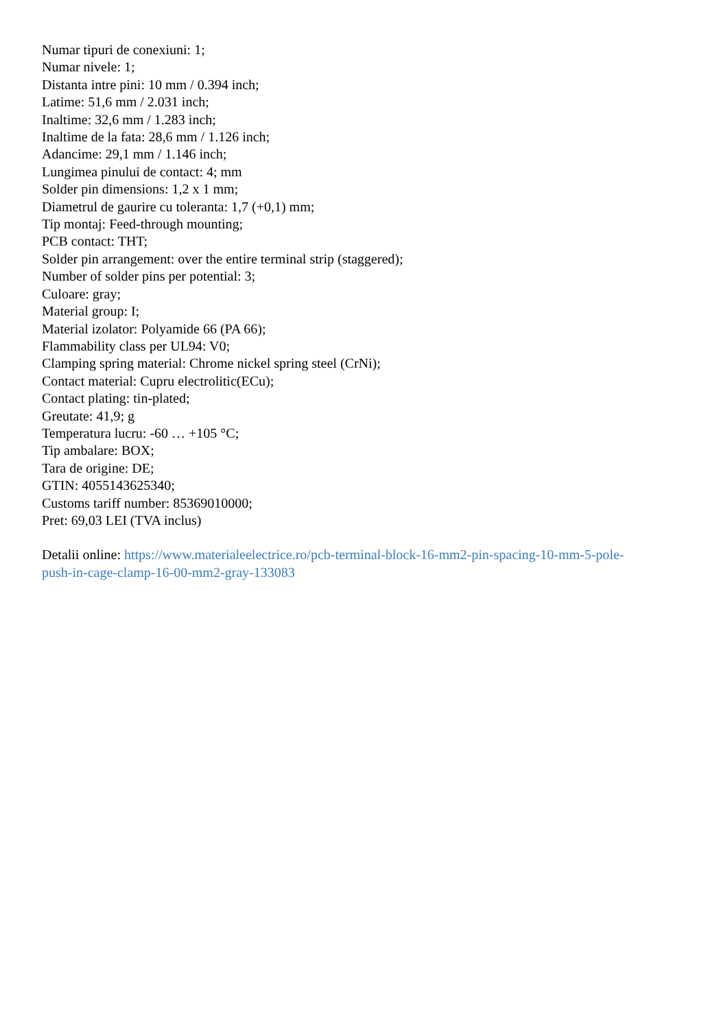Numar tipuri de conexiuni: 1;
Numar nivele: 1;
Distanta intre pini: 10 mm / 0.394 inch;
Latime: 51,6 mm / 2.031 inch;
Inaltime: 32,6 mm / 1.283 inch;
Inaltime de la fata: 28,6 mm / 1.126 inch;
Adancime: 29,1 mm / 1.146 inch;
Lungimea pinului de contact: 4; mm
Solder pin dimensions: 1,2 x 1 mm;
Diametrul de gaurire cu toleranta: 1,7 (+0,1) mm;
Tip montaj: Feed-through mounting;
PCB contact: THT;
Solder pin arrangement: over the entire terminal strip (staggered);
Number of solder pins per potential: 3;
Culoare: gray;
Material group: I;
Material izolator: Polyamide 66 (PA 66);
Flammability class per UL94: V0;
Clamping spring material: Chrome nickel spring steel (CrNi);
Contact material: Cupru electrolitic(ECu);
Contact plating: tin-plated;
Greutate: 41,9; g
Temperatura lucru: -60 … +105 °C;
Tip ambalare: BOX;
Tara de origine: DE;
GTIN: 4055143625340;
Customs tariff number: 85369010000;
Pret: 69,03 LEI (TVA inclus)
Detalii online: https://www.materialeelectrice.ro/pcb-terminal-block-16-mm2-pin-spacing-10-mm-5-pole-
push-in-cage-clamp-16-00-mm2-gray-133083